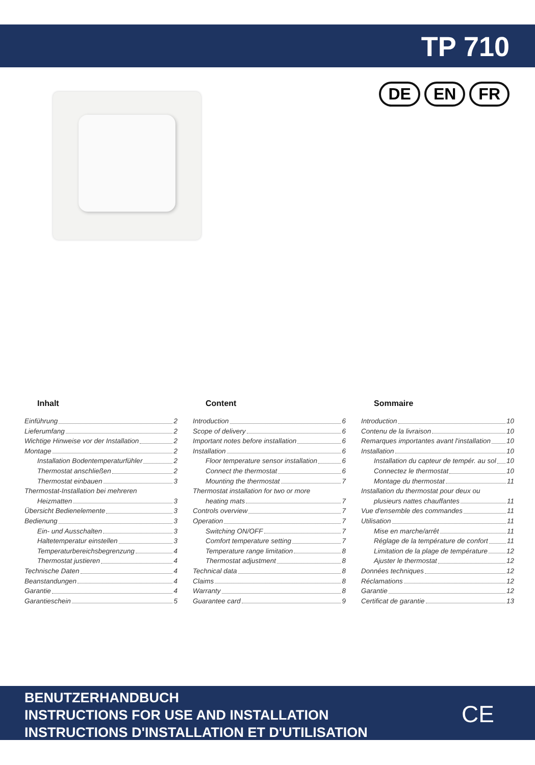TP 710
DE EN FR
Inhalt
Einführung 2
Lieferumfang 2
Wichtige Hinweise vor der Installation 2
Montage 2
Installation Bodentemperaturfühler 2
Thermostat anschließen 2
Thermostat einbauen 3
Thermostat-Installation bei mehreren
Heizmatten 3
Übersicht Bedienelemente 3
Bedienung 3
Ein- und Ausschalten 3
Haltetemperatur einstellen 3
Temperaturbereichsbegrenzung 4
Thermostat justieren 4
Technische Daten 4
Beanstandungen 4
Garantie 4
Garantieschein 5
Content
Introduction 6
Scope of delivery 6
Important notes before installation 6
Installation 6
Floor temperature sensor installation 6
Connect the thermostat 6
Mounting the thermostat 7
Thermostat installation for two or more
heating mats 7
Controls overview 7
Operation 7
Switching ON/OFF 7
Comfort temperature setting 7
Temperature range limitation 8
Thermostat adjustment 8
Technical data 8
Claims 8
Warranty 8
Guarantee card 9
Sommaire
Introduction 10
Contenu de la livraison 10
Remarques importantes avant l'installation 10
Installation 10
Installation du capteur de tempér. au sol 10
Connectez le thermostat 10
Montage du thermostat 11
Installation du thermostat pour deux ou
plusieurs nattes chauffantes 11
Vue d'ensemble des commandes 11
Utilisation 11
Mise en marche/arrêt 11
Réglage de la température de confort 11
Limitation de la plage de température 12
Ajuster le thermostat 12
Données techniques 12
Réclamations 12
Garantie 12
Certificat de garantie 13
BENUTZERHANDBUCH
INSTRUCTIONS FOR USE AND INSTALLATION
INSTRUCTIONS D'INSTALLATION ET D'UTILISATION
CE